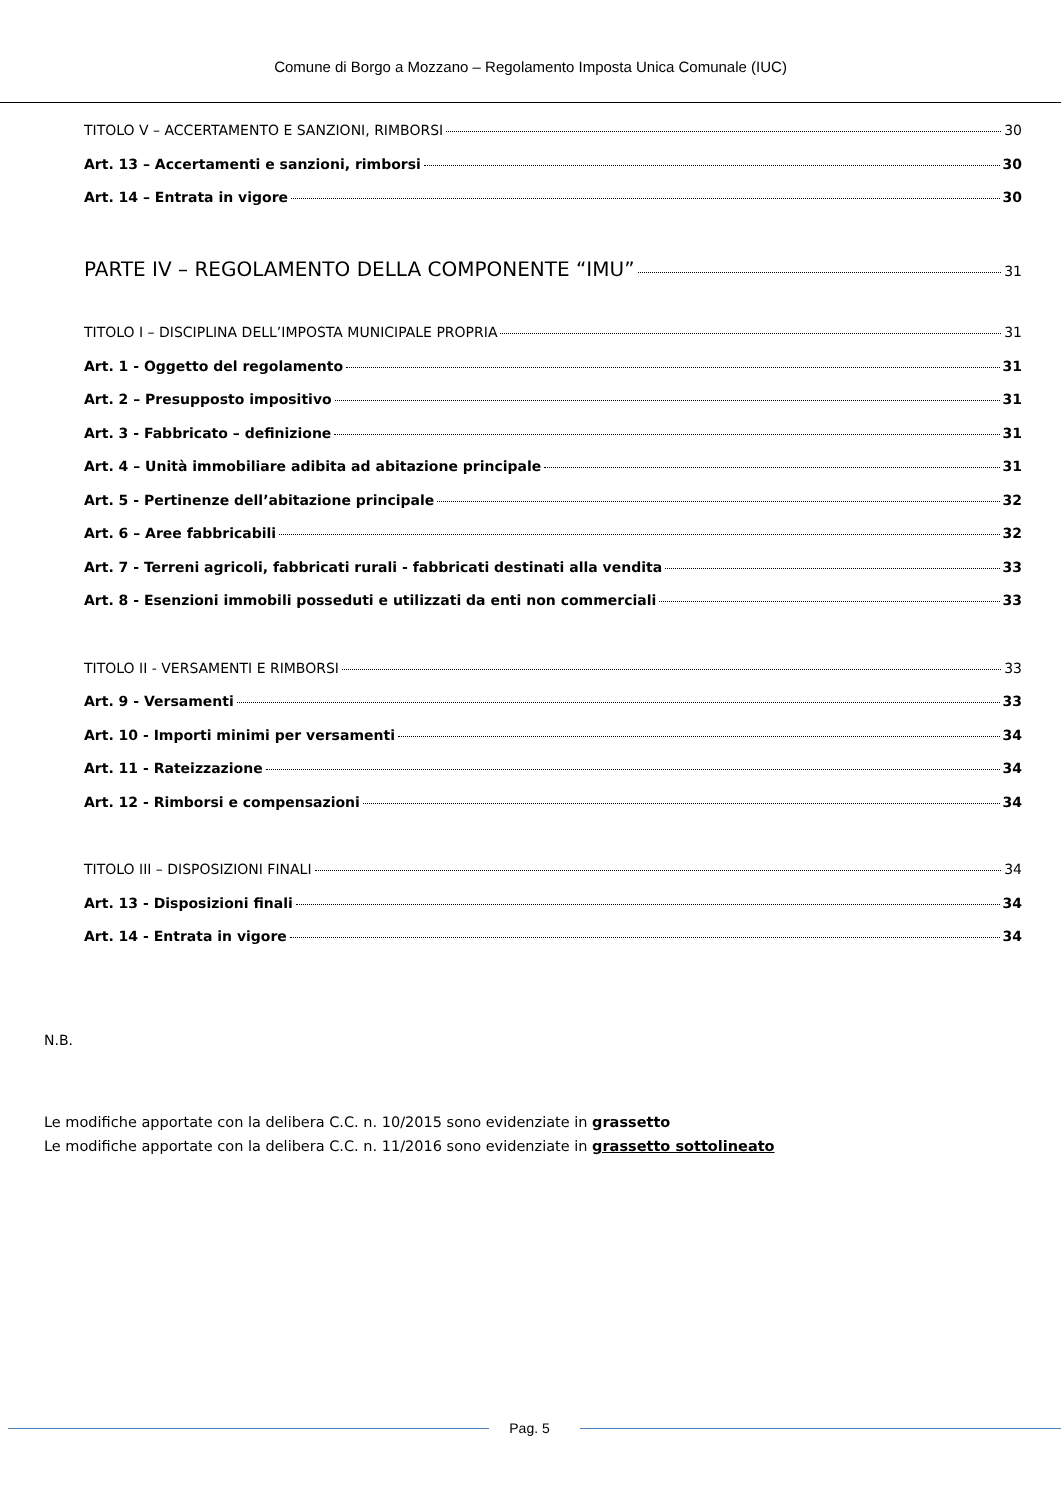Comune di Borgo a Mozzano – Regolamento Imposta Unica Comunale (IUC)
TITOLO V – ACCERTAMENTO E SANZIONI, RIMBORSI 30
Art. 13 – Accertamenti e sanzioni, rimborsi 30
Art. 14 – Entrata in vigore 30
PARTE IV – REGOLAMENTO DELLA COMPONENTE “IMU” 31
TITOLO I – DISCIPLINA DELL’IMPOSTA MUNICIPALE PROPRIA 31
Art. 1 - Oggetto del regolamento 31
Art. 2 – Presupposto impositivo 31
Art. 3 - Fabbricato – definizione 31
Art. 4 – Unità immobiliare adibita ad abitazione principale 31
Art. 5 - Pertinenze dell’abitazione principale 32
Art. 6 – Aree fabbricabili 32
Art. 7 - Terreni agricoli, fabbricati rurali - fabbricati destinati alla vendita 33
Art. 8 - Esenzioni immobili posseduti e utilizzati da enti non commerciali 33
TITOLO II - VERSAMENTI E RIMBORSI 33
Art. 9 - Versamenti 33
Art. 10 - Importi minimi per versamenti 34
Art. 11 - Rateizzazione 34
Art. 12 - Rimborsi e compensazioni 34
TITOLO III – DISPOSIZIONI FINALI 34
Art. 13 - Disposizioni finali 34
Art. 14 - Entrata in vigore 34
N.B.
Le modifiche apportate con la delibera C.C. n. 10/2015 sono evidenziate in grassetto
Le modifiche apportate con la delibera C.C. n. 11/2016 sono evidenziate in grassetto sottolineato
Pag. 5